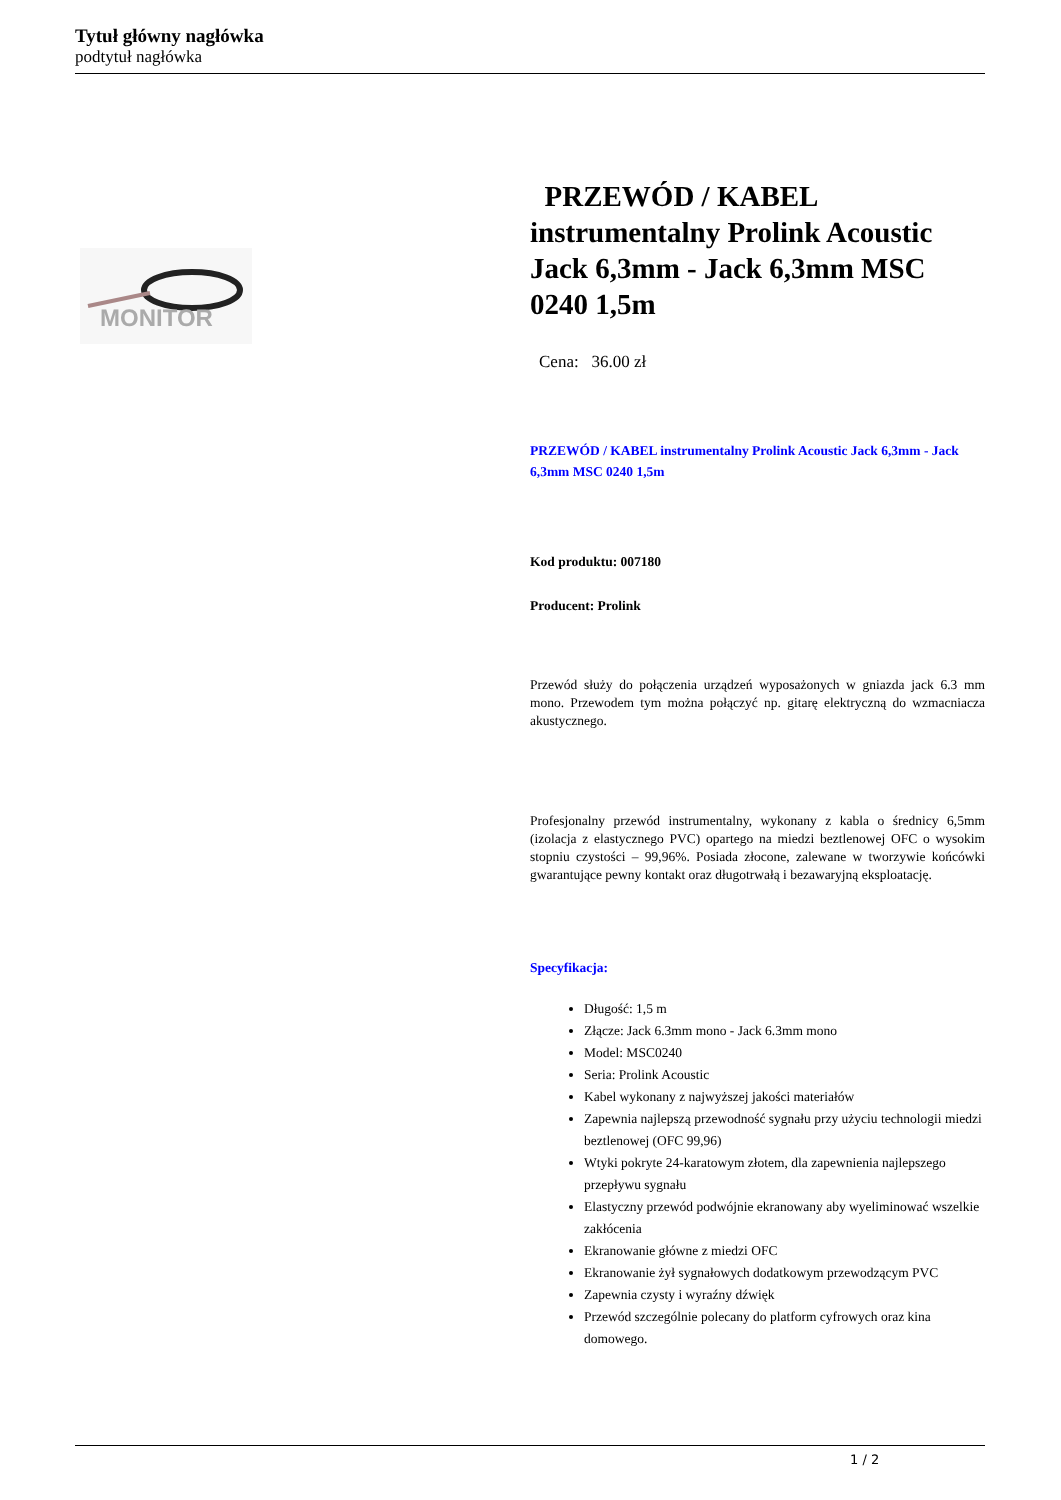Tytuł główny nagłówka
podtytuł nagłówka
MONITOR
PRZEWÓD / KABEL instrumentalny Prolink Acoustic Jack 6,3mm - Jack 6,3mm MSC 0240 1,5m
Cena: 36.00 zł
PRZEWÓD / KABEL instrumentalny Prolink Acoustic Jack 6,3mm - Jack 6,3mm MSC 0240 1,5m
Kod produktu: 007180
Producent: Prolink
Przewód służy do połączenia urządzeń wyposażonych w gniazda jack 6.3 mm mono. Przewodem tym można połączyć np. gitarę elektryczną do wzmacniacza akustycznego.
Profesjonalny przewód instrumentalny, wykonany z kabla o średnicy 6,5mm (izolacja z elastycznego PVC) opartego na miedzi beztlenowej OFC o wysokim stopniu czystości – 99,96%. Posiada złocone, zalewane w tworzywie końcówki gwarantujące pewny kontakt oraz długotrwałą i bezawaryjną eksploatację.
Specyfikacja:
Długość: 1,5 m
Złącze: Jack 6.3mm mono - Jack 6.3mm mono
Model: MSC0240
Seria: Prolink Acoustic
Kabel wykonany z najwyższej jakości materiałów
Zapewnia najlepszą przewodność sygnału przy użyciu technologii miedzi beztlenowej (OFC 99,96)
Wtyki pokryte 24-karatowym złotem, dla zapewnienia najlepszego przepływu sygnału
Elastyczny przewód podwójnie ekranowany aby wyeliminować wszelkie zakłócenia
Ekranowanie główne z miedzi OFC
Ekranowanie żył sygnałowych dodatkowym przewodzącym PVC
Zapewnia czysty i wyraźny dźwięk
Przewód szczególnie polecany do platform cyfrowych oraz kina domowego.
1 / 2